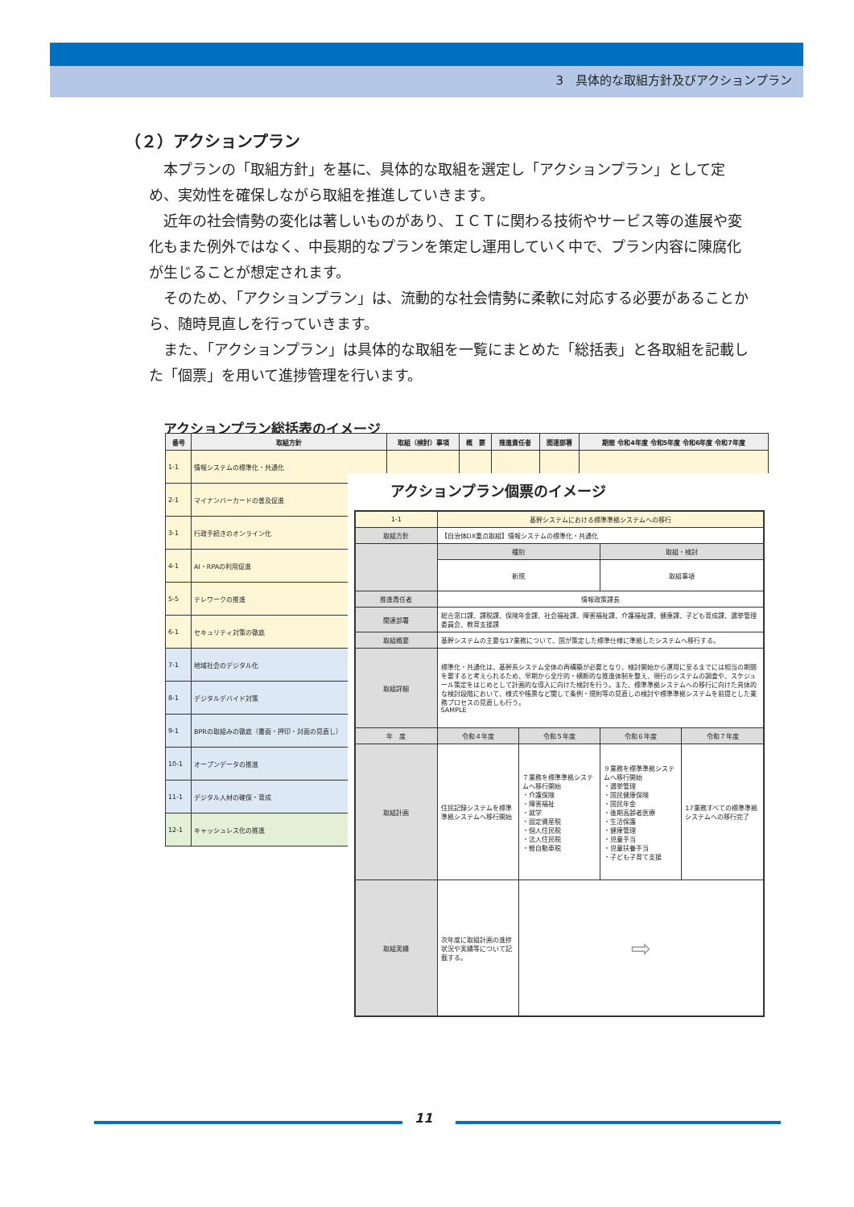3　具体的な取組方針及びアクションプラン
（２）アクションプラン
本プランの「取組方針」を基に、具体的な取組を選定し「アクションプラン」として定め、実効性を確保しながら取組を推進していきます。
近年の社会情勢の変化は著しいものがあり、ＩＣＴに関わる技術やサービス等の進展や変化もまた例外ではなく、中長期的なプランを策定し運用していく中で、プラン内容に陳腐化が生じることが想定されます。
そのため、「アクションプラン」は、流動的な社会情勢に柔軟に対応する必要があることから、随時見直しを行っていきます。
また、「アクションプラン」は具体的な取組を一覧にまとめた「総括表」と各取組を記載した「個票」を用いて進捗管理を行います。
アクションプラン総括表のイメージ
| 番号 | 取組方針 | 取組（検討）事項 | 概 要 | 推進責任者 | 関連部署 | 期間 令和4年度 令和5年度 令和6年度 令和7年度 |
| --- | --- | --- | --- | --- | --- | --- |
| 1-1 | 情報システムの標準化・共通化 | | | | | |
| 2-1 | マイナンバーカードの普及促進 | | | | | |
| 3-1 | 行政手続きのオンライン化 | | | | | |
| 4-1 | AI・RPAの利用促進 | | | | | |
| 5-5 | テレワークの推進 | | | | | |
| 6-1 | セキュリティ対策の徹底 | | | | | |
| 7-1 | 地域社会のデジタル化 | | | | | |
| 8-1 | デジタルデバイド対策 | | | | | |
| 9-1 | BPRの取組みの徹底（書面・押印・対面の見直し） | | | | | |
| 10-1 | オープンデータの推進 | | | | | |
| 11-1 | デジタル人材の確保・育成 | | | | | |
| 12-1 | キャッシュレス化の推進 | | | | | |
アクションプラン個票のイメージ
| 1-1 | 基幹システムにおける標準準拠システムへの移行 | | | |
| 取組方針 | 【自治体DX重点取組】情報システムの標準化・共通化 | | | |
| | 種別 | | 取組・検討 | |
| | 新規 | | 取組事項 | |
| 推進責任者 | 情報政策課長 | | | |
| 関連部署 | 総合窓口課、課税課、保険年金課、社会福祉課、障害福祉課、介護福祉課、健康課、子ども育成課、選挙管理委員会、教育支援課 | | | |
| 取組概要 | 基幹システムの主要な17業務について、国が策定した標準仕様に準拠したシステムへ移行する。 | | | |
| 取組詳細 | 標準化・共通化は、基幹系システム全体の再構築が必要となり、検討開始から運用に至るまでには相当の期間を要すると考えられるため、早期から全庁的・横断的な推進体制を整え、現行のシステムの調査や、スケジュール策定をはじめとして計画的な導入に向けた検討を行う。また、標準準拠システムへの移行に向けた具体的な検討段階において、様式や帳票など関して条例・規則等の見直しの検討や標準準拠システムを前提とした業務プロセスの見直しも行う。 SAMPLE | | | |
| 年 度 | 令和４年度 | 令和５年度 | 令和６年度 | 令和７年度 |
| 取組計画 | 住民記録システムを標準準拠システムへ移行開始 | ７業務を標準準拠システムへ移行開始 ・介護保険 ・障害福祉 ・就学 ・固定資産税 ・個人住民税 ・法人住民税 ・軽自動車税 | ９業務を標準準拠システムへ移行開始 ・選挙管理 ・国民健康保険 ・国民年金 ・後期高齢者医療 ・生活保護 ・健康管理 ・児童手当 ・児童扶養手当 ・子ども子育て支援 | 17業務すべての標準準拠システムへの移行完了 |
| 取組実績 | 次年度に取組計画の進捗状況や実績等について記載する。 | ⇨ | | |
11